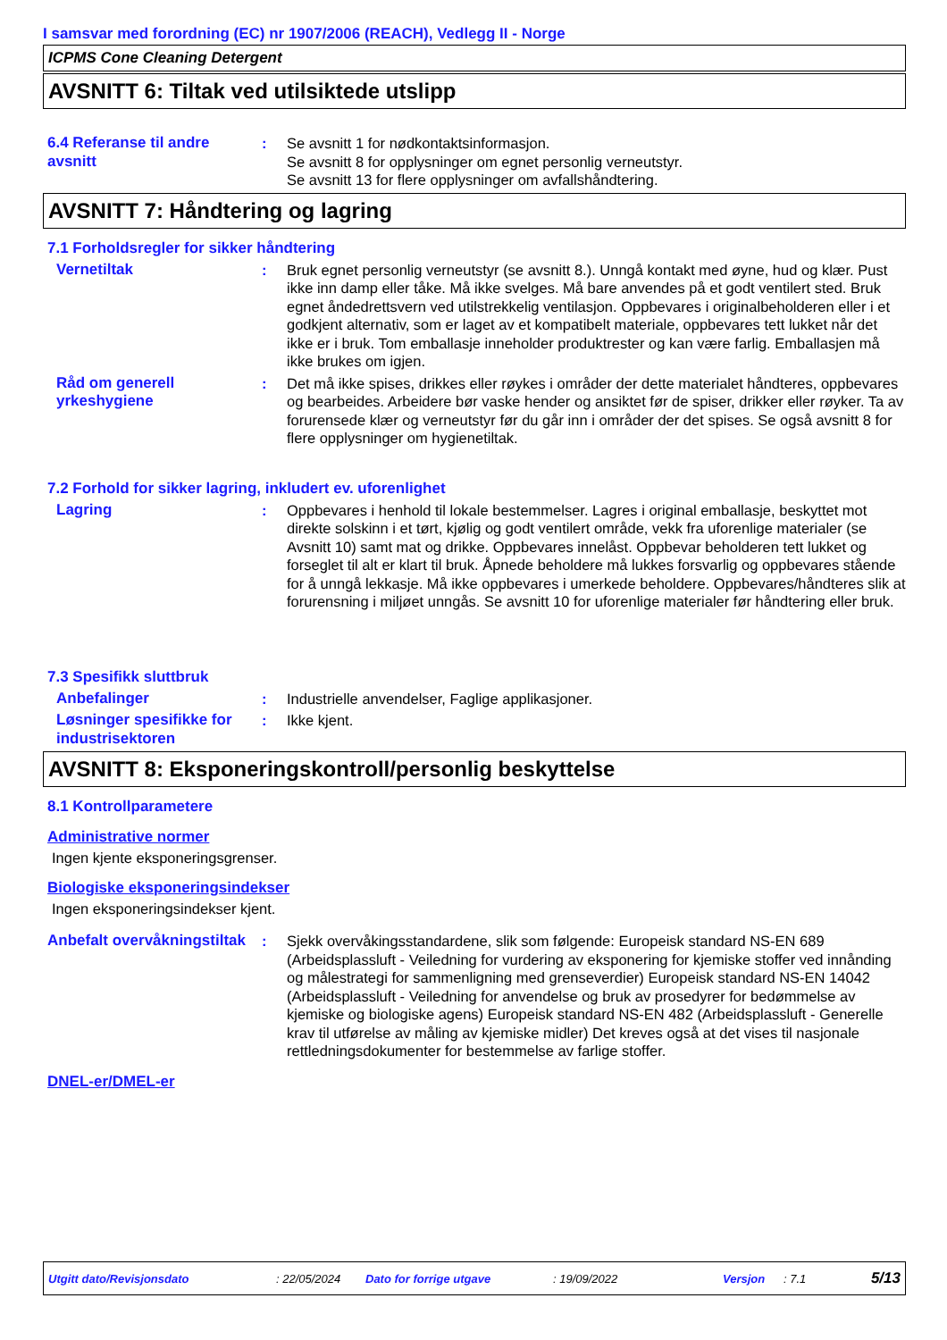I samsvar med forordning (EC) nr 1907/2006 (REACH), Vedlegg II - Norge
ICPMS Cone Cleaning Detergent
AVSNITT 6: Tiltak ved utilsiktede utslipp
6.4 Referanse til andre avsnitt
: Se avsnitt 1 for nødkontaktsinformasjon.
Se avsnitt 8 for opplysninger om egnet personlig verneutstyr.
Se avsnitt 13 for flere opplysninger om avfallshåndtering.
AVSNITT 7: Håndtering og lagring
7.1 Forholdsregler for sikker håndtering
Vernetiltak : Bruk egnet personlig verneutstyr (se avsnitt 8.). Unngå kontakt med øyne, hud og klær. Pust ikke inn damp eller tåke. Må ikke svelges. Må bare anvendes på et godt ventilert sted. Bruk egnet åndedrettsvern ved utilstrekkelig ventilasjon. Oppbevares i originalbeholderen eller i et godkjent alternativ, som er laget av et kompatibelt materiale, oppbevares tett lukket når det ikke er i bruk. Tom emballasje inneholder produktrester og kan være farlig. Emballasjen må ikke brukes om igjen.
Råd om generell yrkeshygiene
: Det må ikke spises, drikkes eller røykes i områder der dette materialet håndteres, oppbevares og bearbeides. Arbeidere bør vaske hender og ansiktet før de spiser, drikker eller røyker. Ta av forurensede klær og verneutstyr før du går inn i områder der det spises. Se også avsnitt 8 for flere opplysninger om hygienetiltak.
7.2 Forhold for sikker lagring, inkludert ev. uforenlighet
Lagring : Oppbevares i henhold til lokale bestemmelser. Lagres i original emballasje, beskyttet mot direkte solskinn i et tørt, kjølig og godt ventilert område, vekk fra uforenlige materialer (se Avsnitt 10) samt mat og drikke. Oppbevares innelåst. Oppbevar beholderen tett lukket og forseglet til alt er klart til bruk. Åpnede beholdere må lukkes forsvarlig og oppbevares stående for å unngå lekkasje. Må ikke oppbevares i umerkede beholdere. Oppbevares/håndteres slik at forurensning i miljøet unngås. Se avsnitt 10 for uforenlige materialer før håndtering eller bruk.
7.3 Spesifikk sluttbruk
Anbefalinger : Industrielle anvendelser, Faglige applikasjoner.
Løsninger spesifikke for industrisektoren
: Ikke kjent.
AVSNITT 8: Eksponeringskontroll/personlig beskyttelse
8.1 Kontrollparametere
Administrative normer
Ingen kjente eksponeringsgrenser.
Biologiske eksponeringsindekser
Ingen eksponeringsindekser kjent.
Anbefalt overvåkningstiltak
: Sjekk overvåkingsstandardene, slik som følgende: Europeisk standard NS-EN 689 (Arbeidsplassluft - Veiledning for vurdering av eksponering for kjemiske stoffer ved innånding og målestrategi for sammenligning med grenseverdier) Europeisk standard NS-EN 14042 (Arbeidsplassluft - Veiledning for anvendelse og bruk av prosedyrer for bedømmelse av kjemiske og biologiske agens) Europeisk standard NS-EN 482 (Arbeidsplassluft - Generelle krav til utførelse av måling av kjemiske midler) Det kreves også at det vises til nasjonale rettledningsdokumenter for bestemmelse av farlige stoffer.
DNEL-er/DMEL-er
Utgitt dato/Revisjonsdato: 22/05/2024 Dato for forrige utgave: 19/09/2022 Versjon: 7.1 5/13